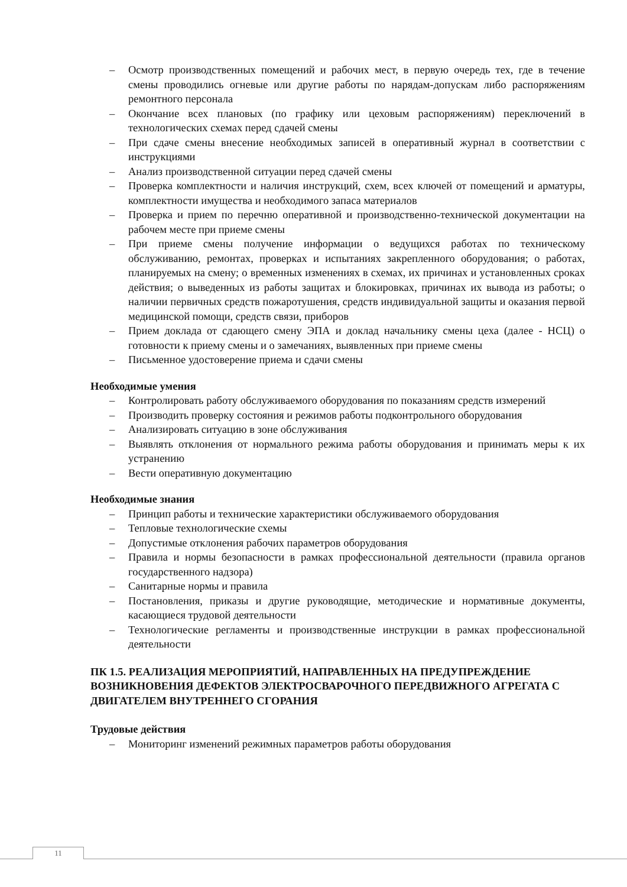– Осмотр производственных помещений и рабочих мест, в первую очередь тех, где в течение смены проводились огневые или другие работы по нарядам-допускам либо распоряжениям ремонтного персонала
– Окончание всех плановых (по графику или цеховым распоряжениям) переключений в технологических схемах перед сдачей смены
– При сдаче смены внесение необходимых записей в оперативный журнал в соответствии с инструкциями
– Анализ производственной ситуации перед сдачей смены
– Проверка комплектности и наличия инструкций, схем, всех ключей от помещений и арматуры, комплектности имущества и необходимого запаса материалов
– Проверка и прием по перечню оперативной и производственно-технической документации на рабочем месте при приеме смены
– При приеме смены получение информации о ведущихся работах по техническому обслуживанию, ремонтах, проверках и испытаниях закрепленного оборудования; о работах, планируемых на смену; о временных изменениях в схемах, их причинах и установленных сроках действия; о выведенных из работы защитах и блокировках, причинах их вывода из работы; о наличии первичных средств пожаротушения, средств индивидуальной защиты и оказания первой медицинской помощи, средств связи, приборов
– Прием доклада от сдающего смену ЭПА и доклад начальнику смены цеха (далее - НСЦ) о готовности к приему смены и о замечаниях, выявленных при приеме смены
– Письменное удостоверение приема и сдачи смены
Необходимые умения
– Контролировать работу обслуживаемого оборудования по показаниям средств измерений
– Производить проверку состояния и режимов работы подконтрольного оборудования
– Анализировать ситуацию в зоне обслуживания
– Выявлять отклонения от нормального режима работы оборудования и принимать меры к их устранению
– Вести оперативную документацию
Необходимые знания
– Принцип работы и технические характеристики обслуживаемого оборудования
– Тепловые технологические схемы
– Допустимые отклонения рабочих параметров оборудования
– Правила и нормы безопасности в рамках профессиональной деятельности (правила органов государственного надзора)
– Санитарные нормы и правила
– Постановления, приказы и другие руководящие, методические и нормативные документы, касающиеся трудовой деятельности
– Технологические регламенты и производственные инструкции в рамках профессиональной деятельности
ПК 1.5. РЕАЛИЗАЦИЯ МЕРОПРИЯТИЙ, НАПРАВЛЕННЫХ НА ПРЕДУПРЕЖДЕНИЕ ВОЗНИКНОВЕНИЯ ДЕФЕКТОВ ЭЛЕКТРОСВАРОЧНОГО ПЕРЕДВИЖНОГО АГРЕГАТА С ДВИГАТЕЛЕМ ВНУТРЕННЕГО СГОРАНИЯ
Трудовые действия
– Мониторинг изменений режимных параметров работы оборудования
11